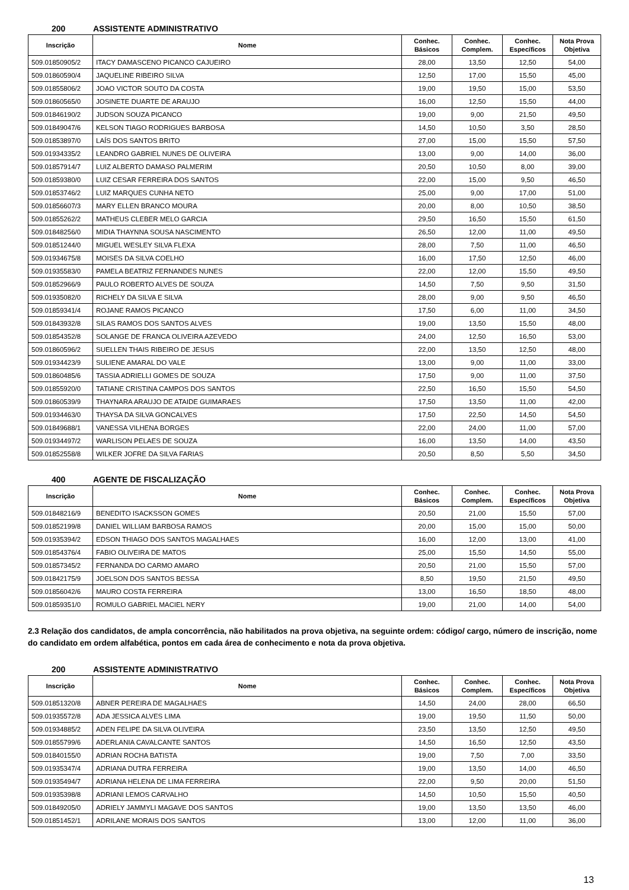200 ASSISTENTE ADMINISTRATIVO
| Inscrição | Nome | Conhec. Básicos | Conhec. Complem. | Conhec. Específicos | Nota Prova Objetiva |
| --- | --- | --- | --- | --- | --- |
| 509.01850905/2 | ITACY DAMASCENO PICANCO CAJUEIRO | 28,00 | 13,50 | 12,50 | 54,00 |
| 509.01860590/4 | JAQUELINE RIBEIRO SILVA | 12,50 | 17,00 | 15,50 | 45,00 |
| 509.01855806/2 | JOAO VICTOR SOUTO DA COSTA | 19,00 | 19,50 | 15,00 | 53,50 |
| 509.01860565/0 | JOSINETE DUARTE DE ARAUJO | 16,00 | 12,50 | 15,50 | 44,00 |
| 509.01846190/2 | JUDSON SOUZA PICANCO | 19,00 | 9,00 | 21,50 | 49,50 |
| 509.01849047/6 | KELSON TIAGO RODRIGUES BARBOSA | 14,50 | 10,50 | 3,50 | 28,50 |
| 509.01853897/0 | LAÍS DOS SANTOS BRITO | 27,00 | 15,00 | 15,50 | 57,50 |
| 509.01934335/2 | LEANDRO GABRIEL NUNES DE OLIVEIRA | 13,00 | 9,00 | 14,00 | 36,00 |
| 509.01857914/7 | LUIZ ALBERTO DAMASO PALMERIM | 20,50 | 10,50 | 8,00 | 39,00 |
| 509.01859380/0 | LUIZ CESAR FERREIRA DOS SANTOS | 22,00 | 15,00 | 9,50 | 46,50 |
| 509.01853746/2 | LUIZ MARQUES CUNHA NETO | 25,00 | 9,00 | 17,00 | 51,00 |
| 509.01856607/3 | MARY ELLEN BRANCO MOURA | 20,00 | 8,00 | 10,50 | 38,50 |
| 509.01855262/2 | MATHEUS CLEBER MELO GARCIA | 29,50 | 16,50 | 15,50 | 61,50 |
| 509.01848256/0 | MIDIA THAYNNA SOUSA NASCIMENTO | 26,50 | 12,00 | 11,00 | 49,50 |
| 509.01851244/0 | MIGUEL WESLEY SILVA FLEXA | 28,00 | 7,50 | 11,00 | 46,50 |
| 509.01934675/8 | MOISES DA SILVA COELHO | 16,00 | 17,50 | 12,50 | 46,00 |
| 509.01935583/0 | PAMELA BEATRIZ FERNANDES NUNES | 22,00 | 12,00 | 15,50 | 49,50 |
| 509.01852966/9 | PAULO ROBERTO ALVES DE SOUZA | 14,50 | 7,50 | 9,50 | 31,50 |
| 509.01935082/0 | RICHELY DA SILVA E SILVA | 28,00 | 9,00 | 9,50 | 46,50 |
| 509.01859341/4 | ROJANE RAMOS PICANCO | 17,50 | 6,00 | 11,00 | 34,50 |
| 509.01843932/8 | SILAS RAMOS DOS SANTOS ALVES | 19,00 | 13,50 | 15,50 | 48,00 |
| 509.01854352/8 | SOLANGE DE FRANCA OLIVEIRA AZEVEDO | 24,00 | 12,50 | 16,50 | 53,00 |
| 509.01860596/2 | SUELLEN THAIS RIBEIRO DE JESUS | 22,00 | 13,50 | 12,50 | 48,00 |
| 509.01934423/9 | SULIENE AMARAL DO VALE | 13,00 | 9,00 | 11,00 | 33,00 |
| 509.01860485/6 | TASSIA ADRIELLI GOMES DE SOUZA | 17,50 | 9,00 | 11,00 | 37,50 |
| 509.01855920/0 | TATIANE CRISTINA CAMPOS DOS SANTOS | 22,50 | 16,50 | 15,50 | 54,50 |
| 509.01860539/9 | THAYNARA ARAUJO DE ATAIDE GUIMARAES | 17,50 | 13,50 | 11,00 | 42,00 |
| 509.01934463/0 | THAYSA DA SILVA GONCALVES | 17,50 | 22,50 | 14,50 | 54,50 |
| 509.01849688/1 | VANESSA VILHENA BORGES | 22,00 | 24,00 | 11,00 | 57,00 |
| 509.01934497/2 | WARLISON PELAES DE SOUZA | 16,00 | 13,50 | 14,00 | 43,50 |
| 509.01852558/8 | WILKER JOFRE DA SILVA FARIAS | 20,50 | 8,50 | 5,50 | 34,50 |
400 AGENTE DE FISCALIZAÇÃO
| Inscrição | Nome | Conhec. Básicos | Conhec. Complem. | Conhec. Específicos | Nota Prova Objetiva |
| --- | --- | --- | --- | --- | --- |
| 509.01848216/9 | BENEDITO ISACKSSON GOMES | 20,50 | 21,00 | 15,50 | 57,00 |
| 509.01852199/8 | DANIEL WILLIAM BARBOSA RAMOS | 20,00 | 15,00 | 15,00 | 50,00 |
| 509.01935394/2 | EDSON THIAGO DOS SANTOS MAGALHAES | 16,00 | 12,00 | 13,00 | 41,00 |
| 509.01854376/4 | FABIO OLIVEIRA DE MATOS | 25,00 | 15,50 | 14,50 | 55,00 |
| 509.01857345/2 | FERNANDA DO CARMO AMARO | 20,50 | 21,00 | 15,50 | 57,00 |
| 509.01842175/9 | JOELSON DOS SANTOS BESSA | 8,50 | 19,50 | 21,50 | 49,50 |
| 509.01856042/6 | MAURO COSTA FERREIRA | 13,00 | 16,50 | 18,50 | 48,00 |
| 509.01859351/0 | ROMULO GABRIEL MACIEL NERY | 19,00 | 21,00 | 14,00 | 54,00 |
2.3 Relação dos candidatos, de ampla concorrência, não habilitados na prova objetiva, na seguinte ordem: código/ cargo, número de inscrição, nome do candidato em ordem alfabética, pontos em cada área de conhecimento e nota da prova objetiva.
200 ASSISTENTE ADMINISTRATIVO
| Inscrição | Nome | Conhec. Básicos | Conhec. Complem. | Conhec. Específicos | Nota Prova Objetiva |
| --- | --- | --- | --- | --- | --- |
| 509.01851320/8 | ABNER PEREIRA DE MAGALHAES | 14,50 | 24,00 | 28,00 | 66,50 |
| 509.01935572/8 | ADA JESSICA ALVES LIMA | 19,00 | 19,50 | 11,50 | 50,00 |
| 509.01934885/2 | ADEN FELIPE DA SILVA OLIVEIRA | 23,50 | 13,50 | 12,50 | 49,50 |
| 509.01855799/6 | ADERLANIA CAVALCANTE SANTOS | 14,50 | 16,50 | 12,50 | 43,50 |
| 509.01840155/0 | ADRIAN ROCHA BATISTA | 19,00 | 7,50 | 7,00 | 33,50 |
| 509.01935347/4 | ADRIANA DUTRA FERREIRA | 19,00 | 13,50 | 14,00 | 46,50 |
| 509.01935494/7 | ADRIANA HELENA DE LIMA FERREIRA | 22,00 | 9,50 | 20,00 | 51,50 |
| 509.01935398/8 | ADRIANI LEMOS CARVALHO | 14,50 | 10,50 | 15,50 | 40,50 |
| 509.01849205/0 | ADRIELY JAMMYLI MAGAVE DOS SANTOS | 19,00 | 13,50 | 13,50 | 46,00 |
| 509.01851452/1 | ADRILANE MORAIS DOS SANTOS | 13,00 | 12,00 | 11,00 | 36,00 |
13